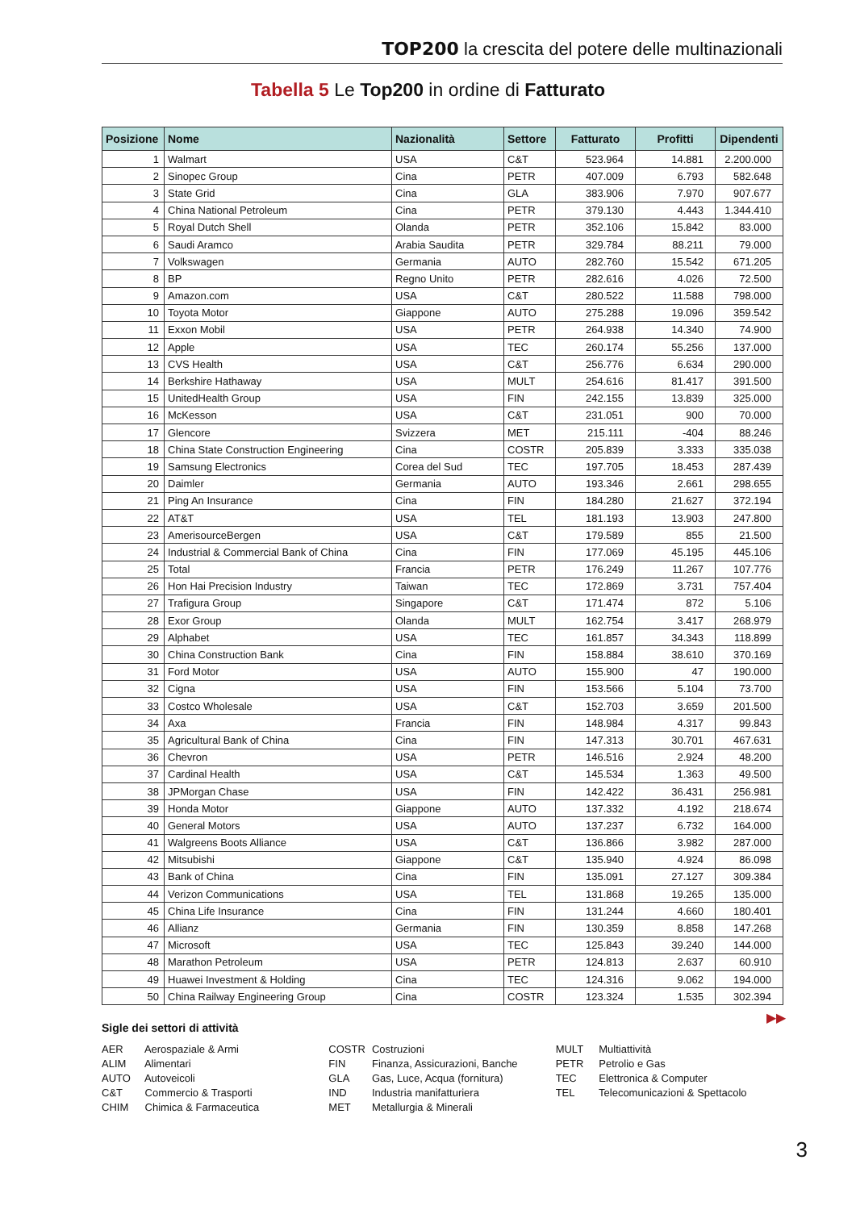TOP200 la crescita del potere delle multinazionali
Tabella 5 Le Top200 in ordine di Fatturato
| Posizione | Nome | Nazionalità | Settore | Fatturato | Profitti | Dipendenti |
| --- | --- | --- | --- | --- | --- | --- |
| 1 | Walmart | USA | C&T | 523.964 | 14.881 | 2.200.000 |
| 2 | Sinopec Group | Cina | PETR | 407.009 | 6.793 | 582.648 |
| 3 | State Grid | Cina | GLA | 383.906 | 7.970 | 907.677 |
| 4 | China National Petroleum | Cina | PETR | 379.130 | 4.443 | 1.344.410 |
| 5 | Royal Dutch Shell | Olanda | PETR | 352.106 | 15.842 | 83.000 |
| 6 | Saudi Aramco | Arabia Saudita | PETR | 329.784 | 88.211 | 79.000 |
| 7 | Volkswagen | Germania | AUTO | 282.760 | 15.542 | 671.205 |
| 8 | BP | Regno Unito | PETR | 282.616 | 4.026 | 72.500 |
| 9 | Amazon.com | USA | C&T | 280.522 | 11.588 | 798.000 |
| 10 | Toyota Motor | Giappone | AUTO | 275.288 | 19.096 | 359.542 |
| 11 | Exxon Mobil | USA | PETR | 264.938 | 14.340 | 74.900 |
| 12 | Apple | USA | TEC | 260.174 | 55.256 | 137.000 |
| 13 | CVS Health | USA | C&T | 256.776 | 6.634 | 290.000 |
| 14 | Berkshire Hathaway | USA | MULT | 254.616 | 81.417 | 391.500 |
| 15 | UnitedHealth Group | USA | FIN | 242.155 | 13.839 | 325.000 |
| 16 | McKesson | USA | C&T | 231.051 | 900 | 70.000 |
| 17 | Glencore | Svizzera | MET | 215.111 | -404 | 88.246 |
| 18 | China State Construction Engineering | Cina | COSTR | 205.839 | 3.333 | 335.038 |
| 19 | Samsung Electronics | Corea del Sud | TEC | 197.705 | 18.453 | 287.439 |
| 20 | Daimler | Germania | AUTO | 193.346 | 2.661 | 298.655 |
| 21 | Ping An Insurance | Cina | FIN | 184.280 | 21.627 | 372.194 |
| 22 | AT&T | USA | TEL | 181.193 | 13.903 | 247.800 |
| 23 | AmerisourceBergen | USA | C&T | 179.589 | 855 | 21.500 |
| 24 | Industrial & Commercial Bank of China | Cina | FIN | 177.069 | 45.195 | 445.106 |
| 25 | Total | Francia | PETR | 176.249 | 11.267 | 107.776 |
| 26 | Hon Hai Precision Industry | Taiwan | TEC | 172.869 | 3.731 | 757.404 |
| 27 | Trafigura Group | Singapore | C&T | 171.474 | 872 | 5.106 |
| 28 | Exor Group | Olanda | MULT | 162.754 | 3.417 | 268.979 |
| 29 | Alphabet | USA | TEC | 161.857 | 34.343 | 118.899 |
| 30 | China Construction Bank | Cina | FIN | 158.884 | 38.610 | 370.169 |
| 31 | Ford Motor | USA | AUTO | 155.900 | 47 | 190.000 |
| 32 | Cigna | USA | FIN | 153.566 | 5.104 | 73.700 |
| 33 | Costco Wholesale | USA | C&T | 152.703 | 3.659 | 201.500 |
| 34 | Axa | Francia | FIN | 148.984 | 4.317 | 99.843 |
| 35 | Agricultural Bank of China | Cina | FIN | 147.313 | 30.701 | 467.631 |
| 36 | Chevron | USA | PETR | 146.516 | 2.924 | 48.200 |
| 37 | Cardinal Health | USA | C&T | 145.534 | 1.363 | 49.500 |
| 38 | JPMorgan Chase | USA | FIN | 142.422 | 36.431 | 256.981 |
| 39 | Honda Motor | Giappone | AUTO | 137.332 | 4.192 | 218.674 |
| 40 | General Motors | USA | AUTO | 137.237 | 6.732 | 164.000 |
| 41 | Walgreens Boots Alliance | USA | C&T | 136.866 | 3.982 | 287.000 |
| 42 | Mitsubishi | Giappone | C&T | 135.940 | 4.924 | 86.098 |
| 43 | Bank of China | Cina | FIN | 135.091 | 27.127 | 309.384 |
| 44 | Verizon Communications | USA | TEL | 131.868 | 19.265 | 135.000 |
| 45 | China Life Insurance | Cina | FIN | 131.244 | 4.660 | 180.401 |
| 46 | Allianz | Germania | FIN | 130.359 | 8.858 | 147.268 |
| 47 | Microsoft | USA | TEC | 125.843 | 39.240 | 144.000 |
| 48 | Marathon Petroleum | USA | PETR | 124.813 | 2.637 | 60.910 |
| 49 | Huawei Investment & Holding | Cina | TEC | 124.316 | 9.062 | 194.000 |
| 50 | China Railway Engineering Group | Cina | COSTR | 123.324 | 1.535 | 302.394 |
▶▶
Sigle dei settori di attività
AER Aerospaziale & Armi
ALIM Alimentari
AUTO Autoveicoli
C&T Commercio & Trasporti
CHIM Chimica & Farmaceutica
COSTR Costruzioni
FIN Finanza, Assicurazioni, Banche
GLA Gas, Luce, Acqua (fornitura)
IND Industria manifatturiera
MET Metallurgia & Minerali
MULT Multiattività
PETR Petrolio e Gas
TEC Elettronica & Computer
TEL Telecomunicazioni & Spettacolo
3